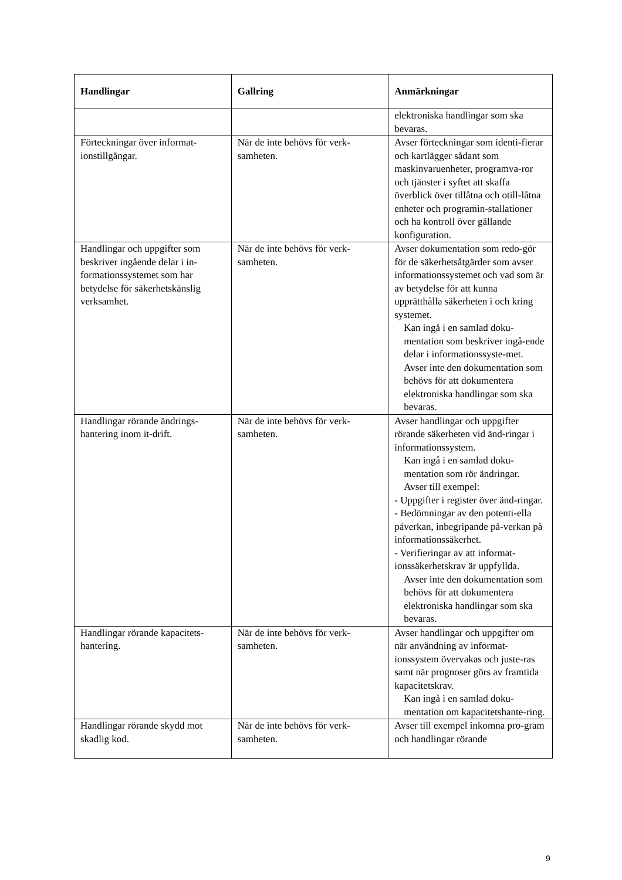| Handlingar | Gallring | Anmärkningar |
| --- | --- | --- |
| | | elektroniska handlingar som ska bevaras. |
| Förteckningar över informat-ionstillgångar. | När de inte behövs för verk-samheten. | Avser förteckningar som identi-fierar och kartlägger sådant som maskinvaruenheter, programva-ror och tjänster i syftet att skaffa överblick över tillåtna och otill-låtna enheter och programin-stallationer och ha kontroll över gällande konfiguration. |
| Handlingar och uppgifter som beskriver ingående delar i in-formationssystemet som har betydelse för säkerhetskänslig verksamhet. | När de inte behövs för verk-samheten. | Avser dokumentation som redo-gör för de säkerhetsåtgärder som avser informationssystemet och vad som är av betydelse för att kunna upprätthålla säkerheten i och kring systemet. Kan ingå i en samlad doku-mentation som beskriver ingå-ende delar i informationssyste-met. Avser inte den dokumentation som behövs för att dokumentera elektroniska handlingar som ska bevaras. |
| Handlingar rörande ändrings-hantering inom it-drift. | När de inte behövs för verk-samheten. | Avser handlingar och uppgifter rörande säkerheten vid änd-ringar i informationssystem. Kan ingå i en samlad doku-mentation som rör ändringar. Avser till exempel: - Uppgifter i register över änd-ringar. - Bedömningar av den potenti-ella påverkan, inbegripande på-verkan på informationssäkerhet. - Verifieringar av att informat-ionssäkerhetskrav är uppfyllda. Avser inte den dokumentation som behövs för att dokumentera elektroniska handlingar som ska bevaras. |
| Handlingar rörande kapacitets-hantering. | När de inte behövs för verk-samheten. | Avser handlingar och uppgifter om när användning av informat-ionssystem övervakas och juste-ras samt när prognoser görs av framtida kapacitetskrav. Kan ingå i en samlad doku-mentation om kapacitetshante-ring. |
| Handlingar rörande skydd mot skadlig kod. | När de inte behövs för verk-samheten. | Avser till exempel inkomna pro-gram och handlingar rörande |
9